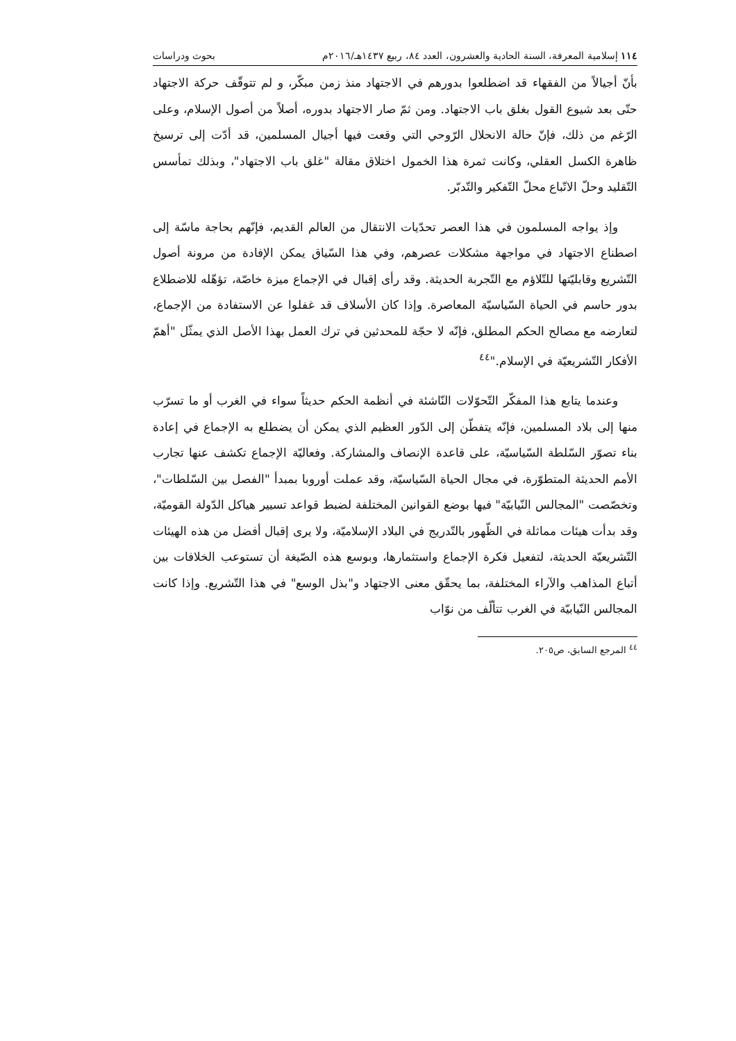١١٤ إسلامية المعرفة، السنة الحادية والعشرون، العدد ٨٤، ربيع ١٤٣٧هـ/٢٠١٦م بحوث ودراسات
بأنّ أجيالاً من الفقهاء قد اضطلعوا بدورهم في الاجتهاد منذ زمن مبكّر، و لم تتوقّف حركة الاجتهاد حتّى بعد شيوع القول بغلق باب الاجتهاد. ومن ثمّ صار الاجتهاد بدوره، أصلاً من أصول الإسلام، وعلى الرّغم من ذلك، فإنّ حالة الانحلال الرّوحي التي وقعت فيها أجيال المسلمين، قد أدّت إلى ترسيخ ظاهرة الكسل العقلي، وكانت ثمرة هذا الخمول اختلاق مقالة "غلق باب الاجتهاد"، وبذلك تمأسس التّقليد وحلّ الاتّباع محلّ التّفكير والتّدبّر.
وإذ يواجه المسلمون في هذا العصر تحدّيات الانتقال من العالم القديم، فإنّهم بحاجة ماسّة إلى اصطناع الاجتهاد في مواجهة مشكلات عصرهم، وفي هذا السّياق يمكن الإفادة من مرونة أصول التّشريع وقابليّتها للتّلاؤم مع التّجربة الحديثة. وقد رأى إقبال في الإجماع ميزة خاصّة، تؤهّله للاضطلاع بدور حاسم في الحياة السّياسيّة المعاصرة. وإذا كان الأسلاف قد غفلوا عن الاستفادة من الإجماع، لتعارضه مع مصالح الحكم المطلق، فإنّه لا حجّة للمحدثين في ترك العمل بهذا الأصل الذي يمثّل "أهمّ الأفكار التّشريعيّة في الإسلام."<sup>٤٤</sup>
وعندما يتابع هذا المفكّر التّحوّلات النّاشئة في أنظمة الحكم حديثاً سواء في الغرب أو ما تسرّب منها إلى بلاد المسلمين، فإنّه يتفطّن إلى الدّور العظيم الذي يمكن أن يضطلع به الإجماع في إعادة بناء تصوّر السّلطة السّياسيّة، على قاعدة الإنصاف والمشاركة. وفعاليّة الإجماع تكشف عنها تجارب الأمم الحديثة المتطوّرة، في مجال الحياة السّياسيّة، وقد عملت أوروبا بمبدأ "الفصل بين السّلطات"، وتخصّصت "المجالس النّيابيّة" فيها بوضع القوانين المختلفة لضبط قواعد تسيير هياكل الدّولة القوميّة، وقد بدأت هيئات مماثلة في الظّهور بالتّدريج في البلاد الإسلاميّة، ولا يرى إقبال أفضل من هذه الهيئات التّشريعيّة الحديثة، لتفعيل فكرة الإجماع واستثمارها، وبوسع هذه الصّيغة أن تستوعب الخلافات بين أتباع المذاهب والآراء المختلفة، بما يحقّق معنى الاجتهاد و"بذل الوسع" في هذا التّشريع. وإذا كانت المجالس النّيابيّة في الغرب تتألّف من نوّاب
<sup>٤٤</sup> المرجع السابق، ص٢٠٥.